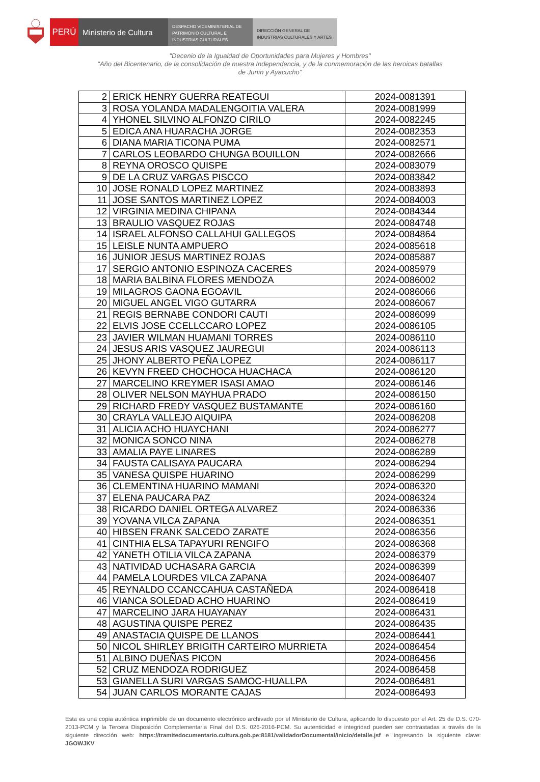PERÚ Ministerio de Cultura
DESPACHO VICEMINISTERIAL DE
PATRIMONIO CULTURAL E
INDUSTRIAS CULTURALES
DIRECCIÓN GENERAL DE
INDUSTRIAS CULTURALES Y ARTES
"Decenio de la Igualdad de Oportunidades para Mujeres y Hombres"
"Año del Bicentenario, de la consolidación de nuestra Independencia, y de la conmemoración de las heroicas batallas
de Junín y Ayacucho"
| 2 | ERICK HENRY GUERRA REATEGUI | 2024-0081391 |
| 3 | ROSA YOLANDA MADALENGOITIA VALERA | 2024-0081999 |
| 4 | YHONEL SILVINO ALFONZO CIRILO | 2024-0082245 |
| 5 | EDICA ANA HUARACHA JORGE | 2024-0082353 |
| 6 | DIANA MARIA TICONA PUMA | 2024-0082571 |
| 7 | CARLOS LEOBARDO CHUNGA BOUILLON | 2024-0082666 |
| 8 | REYNA OROSCO QUISPE | 2024-0083079 |
| 9 | DE LA CRUZ VARGAS PISCCO | 2024-0083842 |
| 10 | JOSE RONALD LOPEZ MARTINEZ | 2024-0083893 |
| 11 | JOSE SANTOS MARTINEZ LOPEZ | 2024-0084003 |
| 12 | VIRGINIA MEDINA CHIPANA | 2024-0084344 |
| 13 | BRAULIO VASQUEZ ROJAS | 2024-0084748 |
| 14 | ISRAEL ALFONSO CALLAHUI GALLEGOS | 2024-0084864 |
| 15 | LEISLE NUNTA AMPUERO | 2024-0085618 |
| 16 | JUNIOR JESUS MARTINEZ ROJAS | 2024-0085887 |
| 17 | SERGIO ANTONIO ESPINOZA CACERES | 2024-0085979 |
| 18 | MARIA BALBINA FLORES MENDOZA | 2024-0086002 |
| 19 | MILAGROS GAONA EGOAVIL | 2024-0086066 |
| 20 | MIGUEL ANGEL VIGO GUTARRA | 2024-0086067 |
| 21 | REGIS BERNABE CONDORI CAUTI | 2024-0086099 |
| 22 | ELVIS JOSE CCELLCCARO LOPEZ | 2024-0086105 |
| 23 | JAVIER WILMAN HUAMANI TORRES | 2024-0086110 |
| 24 | JESUS ARIS VASQUEZ JAUREGUI | 2024-0086113 |
| 25 | JHONY ALBERTO PEÑA LOPEZ | 2024-0086117 |
| 26 | KEVYN FREED CHOCHOCA HUACHACA | 2024-0086120 |
| 27 | MARCELINO KREYMER ISASI AMAO | 2024-0086146 |
| 28 | OLIVER NELSON MAYHUA PRADO | 2024-0086150 |
| 29 | RICHARD FREDY VASQUEZ BUSTAMANTE | 2024-0086160 |
| 30 | CRAYLA VALLEJO AIQUIPA | 2024-0086208 |
| 31 | ALICIA ACHO HUAYCHANI | 2024-0086277 |
| 32 | MONICA SONCO NINA | 2024-0086278 |
| 33 | AMALIA PAYE LINARES | 2024-0086289 |
| 34 | FAUSTA CALISAYA PAUCARA | 2024-0086294 |
| 35 | VANESA QUISPE HUARINO | 2024-0086299 |
| 36 | CLEMENTINA HUARINO MAMANI | 2024-0086320 |
| 37 | ELENA PAUCARA PAZ | 2024-0086324 |
| 38 | RICARDO DANIEL ORTEGA ALVAREZ | 2024-0086336 |
| 39 | YOVANA VILCA ZAPANA | 2024-0086351 |
| 40 | HIBSEN FRANK SALCEDO ZARATE | 2024-0086356 |
| 41 | CINTHIA ELSA TAPAYURI RENGIFO | 2024-0086368 |
| 42 | YANETH OTILIA VILCA ZAPANA | 2024-0086379 |
| 43 | NATIVIDAD UCHASARA GARCIA | 2024-0086399 |
| 44 | PAMELA LOURDES VILCA ZAPANA | 2024-0086407 |
| 45 | REYNALDO CCANCCAHUA CASTAÑEDA | 2024-0086418 |
| 46 | VIANCA SOLEDAD ACHO HUARINO | 2024-0086419 |
| 47 | MARCELINO JARA HUAYANAY | 2024-0086431 |
| 48 | AGUSTINA QUISPE PEREZ | 2024-0086435 |
| 49 | ANASTACIA QUISPE DE LLANOS | 2024-0086441 |
| 50 | NICOL SHIRLEY BRIGITH CARTEIRO MURRIETA | 2024-0086454 |
| 51 | ALBINO DUEÑAS PICON | 2024-0086456 |
| 52 | CRUZ MENDOZA RODRIGUEZ | 2024-0086458 |
| 53 | GIANELLA SURI VARGAS SAMOC-HUALLPA | 2024-0086481 |
| 54 | JUAN CARLOS MORANTE CAJAS | 2024-0086493 |
Esta es una copia auténtica imprimible de un documento electrónico archivado por el Ministerio de Cultura, aplicando lo dispuesto por el Art. 25 de D.S. 070-2013-PCM y la Tercera Disposición Complementaria Final del D.S. 026-2016-PCM. Su autenticidad e integridad pueden ser contrastadas a través de la siguiente dirección web: https://tramitedocumentario.cultura.gob.pe:8181/validadorDocumental/inicio/detalle.jsf e ingresando la siguiente clave: JGOWJKV